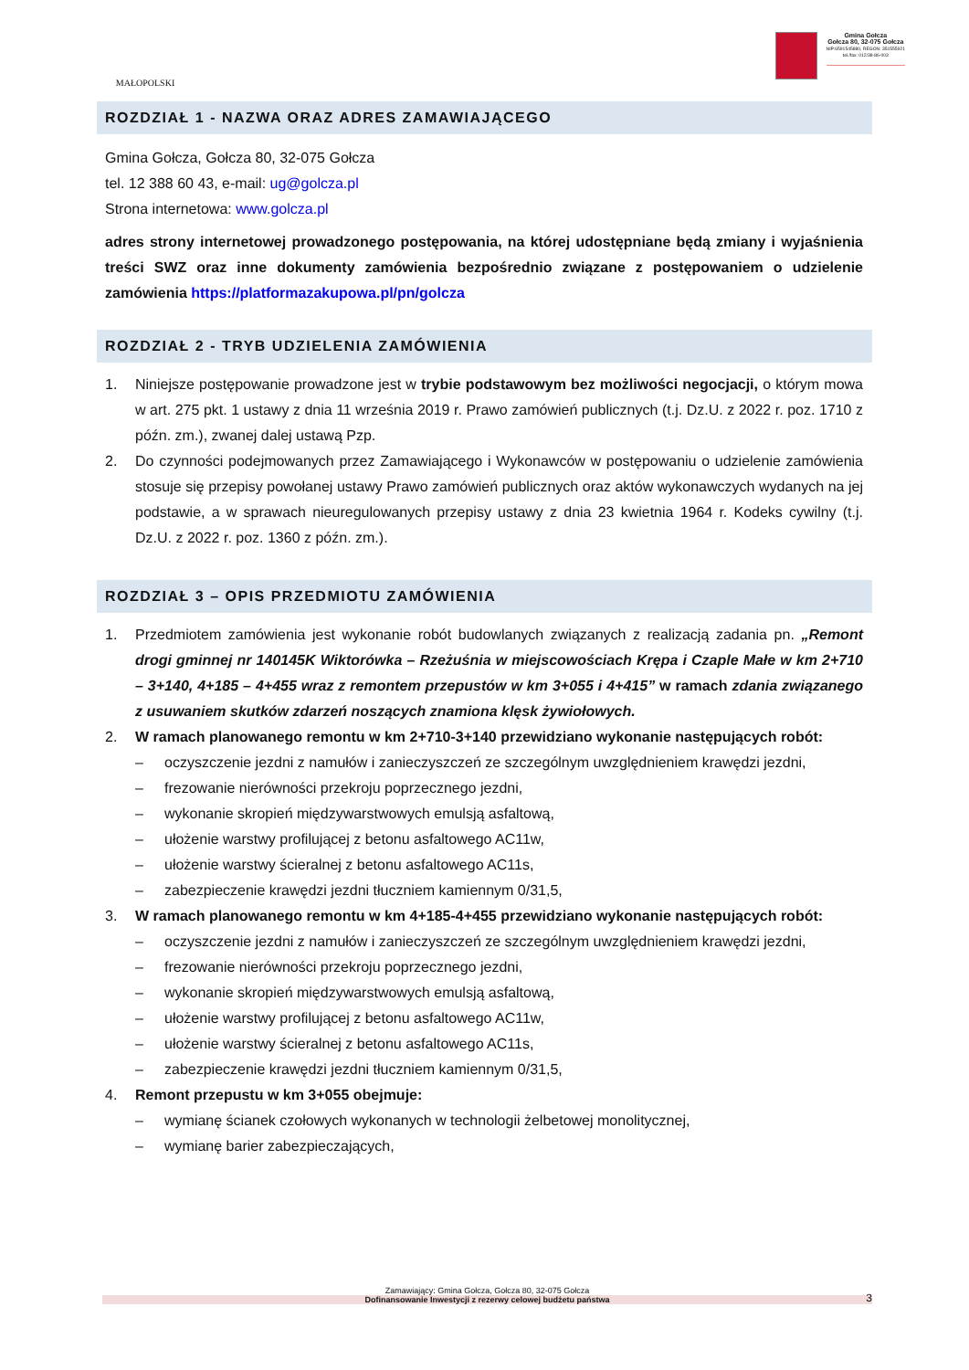MAŁOPOLSKI
Gmina Gołcza
Gołcza 80, 32-075 Gołcza
NIP:6591545880, REGON: 351555921
tel./fax: 012/38-86-003
ROZDZIAŁ 1 - NAZWA ORAZ ADRES ZAMAWIAJĄCEGO
Gmina Gołcza, Gołcza 80, 32-075 Gołcza
tel. 12 388 60 43, e-mail: ug@golcza.pl
Strona internetowa: www.golcza.pl
adres strony internetowej prowadzonego postępowania, na której udostępniane będą zmiany i wyjaśnienia treści SWZ oraz inne dokumenty zamówienia bezpośrednio związane z postępowaniem o udzielenie zamówienia https://platformazakupowa.pl/pn/golcza
ROZDZIAŁ 2 - TRYB UDZIELENIA ZAMÓWIENIA
1. Niniejsze postępowanie prowadzone jest w trybie podstawowym bez możliwości negocjacji, o którym mowa w art. 275 pkt. 1 ustawy z dnia 11 września 2019 r. Prawo zamówień publicznych (t.j. Dz.U. z 2022 r. poz. 1710 z późn. zm.), zwanej dalej ustawą Pzp.
2. Do czynności podejmowanych przez Zamawiającego i Wykonawców w postępowaniu o udzielenie zamówienia stosuje się przepisy powołanej ustawy Prawo zamówień publicznych oraz aktów wykonawczych wydanych na jej podstawie, a w sprawach nieuregulowanych przepisy ustawy z dnia 23 kwietnia 1964 r. Kodeks cywilny (t.j. Dz.U. z 2022 r. poz. 1360 z późn. zm.).
ROZDZIAŁ 3 – OPIS PRZEDMIOTU ZAMÓWIENIA
1. Przedmiotem zamówienia jest wykonanie robót budowlanych związanych z realizacją zadania pn. „Remont drogi gminnej nr 140145K Wiktorówka – Rzeżuśnia w miejscowościach Krępa i Czaple Małe w km 2+710 – 3+140, 4+185 – 4+455 wraz z remontem przepustów w km 3+055 i 4+415” w ramach zdania związanego z usuwaniem skutków zdarzeń noszących znamiona klęsk żywiołowych.
2. W ramach planowanego remontu w km 2+710-3+140 przewidziano wykonanie następujących robót:
– oczyszczenie jezdni z namułów i zanieczyszczeń ze szczególnym uwzględnieniem krawędzi jezdni,
– frezowanie nierówności przekroju poprzecznego jezdni,
– wykonanie skropień międzywarstwowych emulsją asfaltową,
– ułożenie warstwy profilującej z betonu asfaltowego AC11w,
– ułożenie warstwy ścieralnej z betonu asfaltowego AC11s,
– zabezpieczenie krawędzi jezdni tłuczniem kamiennym 0/31,5,
3. W ramach planowanego remontu w km 4+185-4+455 przewidziano wykonanie następujących robót:
– oczyszczenie jezdni z namułów i zanieczyszczeń ze szczególnym uwzględnieniem krawędzi jezdni,
– frezowanie nierówności przekroju poprzecznego jezdni,
– wykonanie skropień międzywarstwowych emulsją asfaltową,
– ułożenie warstwy profilującej z betonu asfaltowego AC11w,
– ułożenie warstwy ścieralnej z betonu asfaltowego AC11s,
– zabezpieczenie krawędzi jezdni tłuczniem kamiennym 0/31,5,
4. Remont przepustu w km 3+055 obejmuje:
– wymianę ścianek czołowych wykonanych w technologii żelbetowej monolitycznej,
– wymianę barier zabezpieczających,
Zamawiający: Gmina Gołcza, Gołcza 80, 32-075 Gołcza
Dofinansowanie Inwestycji z rezerwy celowej budżetu państwa 3